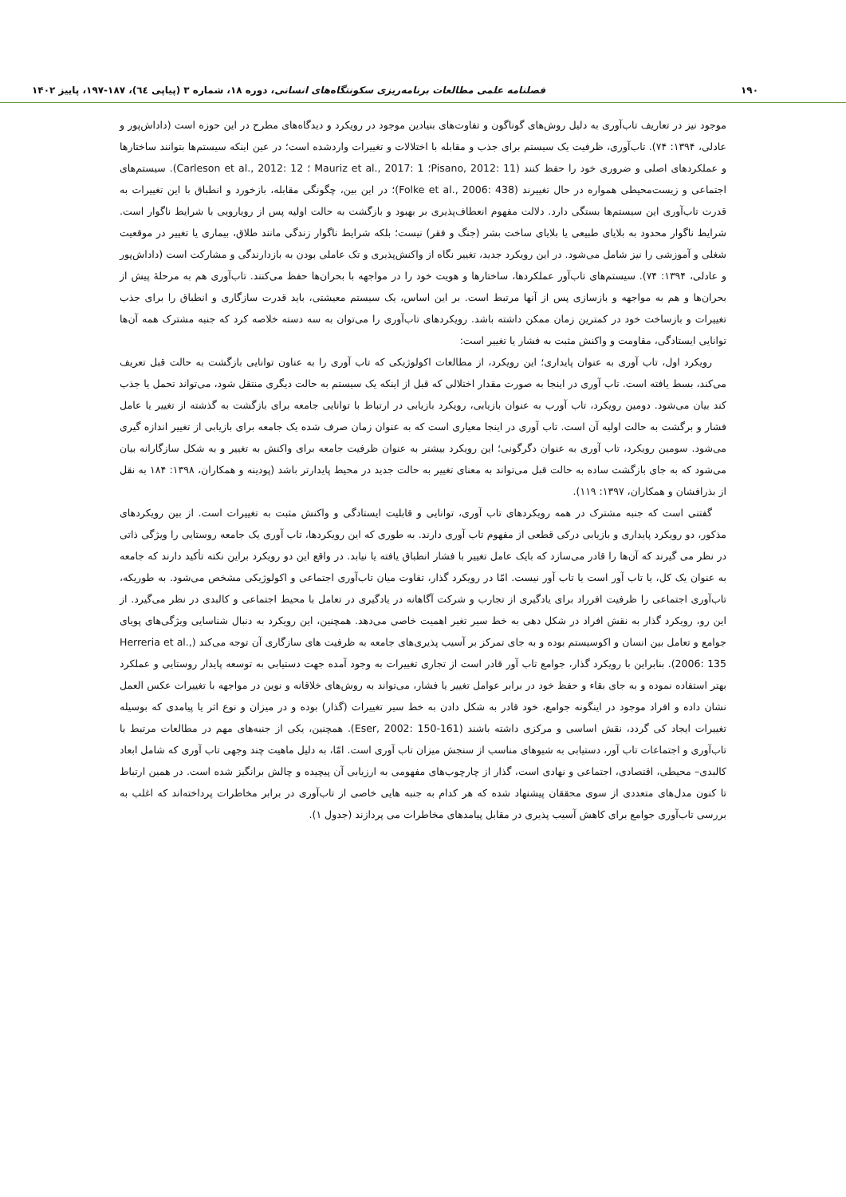۱۹۰ فصلنامه علمی مطالعات برنامه‌ریزی سکونتگاه‌های انسانی، دوره ۱۸، شماره ۳ (پیاپی ٦٤)، ۱۸۷-۱۹۷، پاییز ۱۴۰۲
موجود نیز در تعاریف تاب‌آوری به دلیل روش‌های گوناگون و تفاوت‌های بنیادین موجود در رویکرد و دیدگاه‌های مطرح در این حوزه است (داداش‌پور و عادلی، ۱۳۹۴: ۷۴). تاب‌آوری، ظرفیت یک سیستم برای جذب و مقابله با اختلالات و تغییرات واردشده است؛ در عین اینکه سیستم‌ها بتوانند ساختارها و عملکردهای اصلی و ضروری خود را حفظ کنند (Pisano, 2012: 11؛ Mauriz et al., 2017: 1 ؛ Carleson et al., 2012: 12). سیستم‌های اجتماعی و زیست‌محیطی همواره در حال تغییرند (Folke et al., 2006: 438)؛ در این بین، چگونگی مقابله، بازخورد و انطباق با این تغییرات به قدرت تاب‌آوری این سیستم‌ها بستگی دارد. دلالت مفهوم انعطاف‌پذیری بر بهبود و بازگشت به حالت اولیه پس از رویارویی با شرایط ناگوار است. شرایط ناگوار محدود به بلایای طبیعی یا بلایای ساخت بشر (جنگ و فقر) نیست؛ بلکه شرایط ناگوار زندگی مانند طلاق، بیماری یا تغییر در موقعیت شغلی و آموزشی را نیز شامل می‌شود. در این رویکرد جدید، تغییر نگاه از واکنش‌پذیری و تک عاملی بودن به بازدارندگی و مشارکت است (داداش‌پور و عادلی، ۱۳۹۴: ۷۴). سیستم‌های تاب‌آور عملکردها، ساختارها و هویت خود را در مواجهه با بحران‌ها حفظ می‌کنند. تاب‌آوری هم به مرحلهٔ پیش از بحران‌ها و هم به مواجهه و بازسازی پس از آنها مرتبط است. بر این اساس، یک سیستم معیشتی، باید قدرت سازگاری و انطباق را برای جذب تغییرات و بازساخت خود در کمترین زمان ممکن داشته باشد. رویکردهای تاب‌آوری را می‌توان به سه دسته خلاصه کرد که جنبه مشترک همه آن‌ها توانایی ایستادگی، مقاومت و واکنش مثبت به فشار یا تغییر است:
رویکرد اول، تاب آوری به عنوان پایداری؛ این رویکرد، از مطالعات اکولوژیکی که تاب آوری را به عناون توانایی بازگشت به حالت قبل تعریف می‌کند، بسط یافته است. تاب آوری در اینجا به صورت مقدار اختلالی که قبل از اینکه یک سیستم به حالت دیگری منتقل شود، می‌تواند تحمل یا جذب کند بیان می‌شود. دومین رویکرد، تاب آورب به عنوان بازیابی، رویکرد بازیابی در ارتباط با توانایی جامعه برای بازگشت به گذشته از تغییر یا عامل فشار و برگشت به حالت اولیه آن است. تاب آوری در اینجا معیاری است که به عنوان زمان صرف شده یک جامعه برای بازیابی از تغییر اندازه گیری می‌شود. سومین رویکرد، تاب آوری به عنوان دگرگونی؛ این رویکرد بیشتر به عنوان ظرفیت جامعه برای واکنش به تغییر و به شکل سازگارانه بیان می‌شود که به جای بازگشت ساده به حالت قبل می‌تواند به معنای تغییر به حالت جدید در محیط پایدارتر باشد (پودینه و همکاران، ۱۳۹۸: ۱۸۴ به نقل از بذرافشان و همکاران، ۱۳۹۷: ۱۱۹).
گفتنی است که جنبه مشترک در همه رویکردهای تاب آوری، توانایی و قابلیت ایستادگی و واکنش مثبت به تغییرات است. از بین رویکردهای مذکور، دو رویکرد پایداری و بازیابی درکی قطعی از مفهوم تاب آوری دارند. به طوری که این رویکردها، تاب آوری یک جامعه روستایی را ویژگی ذاتی در نظر می گیرند که آن‌ها را قادر می‌سازد که بایک عامل تغییر با فشار انطباق یافته یا نیابد. در واقع این دو رویکرد براین نکته تأکید دارند که جامعه به عنوان یک کل، یا تاب آور است یا تاب آور نیست. امّا در رویکرد گذار، تفاوت میان تاب‌آوری اجتماعی و اکولوژیکی مشخص می‌شود. به طوریکه، تاب‌آوری اجتماعی را ظرفیت افرراد برای یادگیری از تجارب و شرکت آگاهانه در یادگیری در تعامل با محیط اجتماعی و کالبدی در نظر می‌گیرد. از این رو، رویکرد گذار به نقش افراد در شکل دهی به خط سیر تغیر اهمیت خاصی می‌دهد. همچنین، این رویکرد به دنبال شناسایی ویژگی‌های پویای جوامع و تعامل بین انسان و اکوسیستم بوده و به جای تمرکز بر آسیب پذیری‌های جامعه به ظرفیت های سازگاری آن توجه می‌کند (Herreria et al., 2006: 135). بنابراین با رویکرد گذار، جوامع تاب آور قادر است از تجاری تغییرات به وجود آمده جهت دستیابی به توسعه پایدار روستایی و عملکرد بهتر استفاده نموده و به جای بقاء و حفظ خود در برابر عوامل تغییر یا فشار، می‌تواند به روش‌های خلاقانه و نوین در مواجهه با تغییرات عکس العمل نشان داده و افراد موجود در اینگونه جوامع، خود قادر به شکل دادن به خط سیر تغییرات (گذار) بوده و در میزان و نوع اثر یا پیامدی که بوسیله تغییرات ایجاد کی گردد، نقش اساسی و مرکزی داشته باشند (Eser, 2002: 150-161). همچنین، یکی از جنبه‌های مهم در مطالعات مرتبط با تاب‌آوری و اجتماعات تاب آور، دستیابی به شیوهای مناسب از سنجش میزان تاب آوری است. امّا، به دلیل ماهیت چند وجهی تاب آوری که شامل ابعاد کالبدی– محیطی، اقتصادی، اجتماعی و نهادی است، گذار از چارچوب‌های مفهومی به ارزیابی آن پیچیده و چالش برانگیز شده است. در همین ارتباط تا کنون مدل‌های متعددی از سوی محققان پیشنهاد شده که هر کدام به جنبه هایی خاصی از تاب‌آوری در برابر مخاطرات پرداخته‌اند که اغلب به بررسی تاب‌آوری جوامع برای کاهش آسیب پذیری در مقابل پیامدهای مخاطرات می پردازند (جدول ۱).